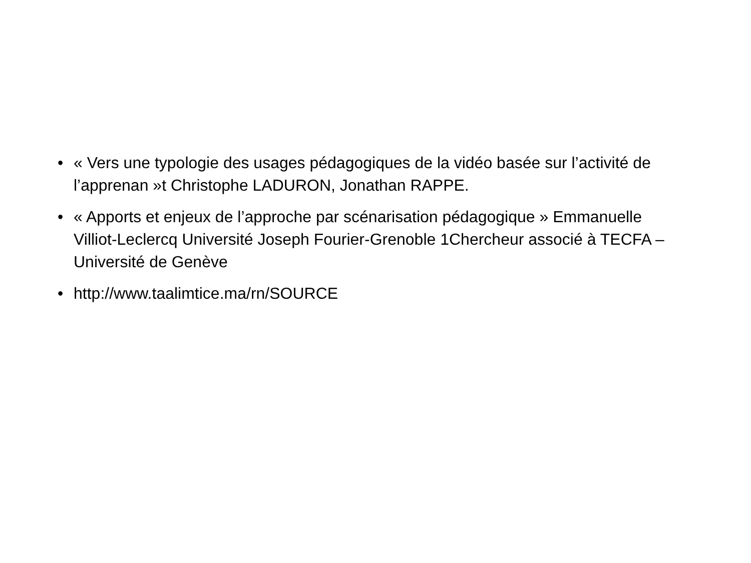• « Vers une typologie des usages pédagogiques de la vidéo basée sur l’activité de l’apprenan »t Christophe LADURON, Jonathan RAPPE.
• « Apports et enjeux de l’approche par scénarisation pédagogique » Emmanuelle Villiot-Leclercq Université Joseph Fourier-Grenoble 1Chercheur associé à TECFA –Université de Genève
• http://www.taalimtice.ma/rn/SOURCE